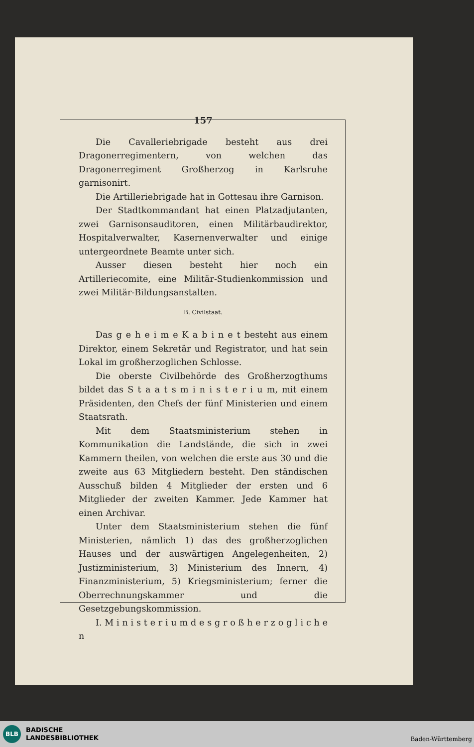157
Die Cavalleriebrigade besteht aus drei Dragonerregimentern, von welchen das Dragonerregiment Großherzog in Karlsruhe garnisonirt.
Die Artilleriebrigade hat in Gottesau ihre Garnison.
Der Stadtkommandant hat einen Platzadjutanten, zwei Garnisonsauditoren, einen Militärbaudirektor, Hospitalverwalter, Kasernenverwalter und einige untergeordnete Beamte unter sich.
Ausser diesen besteht hier noch ein Artilleriecomite, eine Militär-Studienkommission und zwei Militär-Bildungsanstalten.
B. Civilstaat.
Das g e h e i m e K a b i n e t besteht aus einem Direktor, einem Sekretär und Registrator, und hat sein Lokal im großherzoglichen Schlosse.
Die oberste Civilbehörde des Großherzogthums bildet das S t a a t s m i n i s t e r i u m, mit einem Präsidenten, den Chefs der fünf Ministerien und einem Staatsrath.
Mit dem Staatsministerium stehen in Kommunikation die Landstände, die sich in zwei Kammern theilen, von welchen die erste aus 30 und die zweite aus 63 Mitgliedern besteht. Den ständischen Ausschuß bilden 4 Mitglieder der ersten und 6 Mitglieder der zweiten Kammer. Jede Kammer hat einen Archivar.
Unter dem Staatsministerium stehen die fünf Ministerien, nämlich 1) das des großherzoglichen Hauses und der auswärtigen Angelegenheiten, 2) Justizministerium, 3) Ministerium des Innern, 4) Finanzministerium, 5) Kriegsministerium; ferner die Oberrechnungskammer und die Gesetzgebungskommission.
I. M i n i s t e r i u m d e s g r o ß h e r z o g l i c h e n
BLB
BADISCHE
LANDESBIBLIOTHEK
Baden-Württemberg